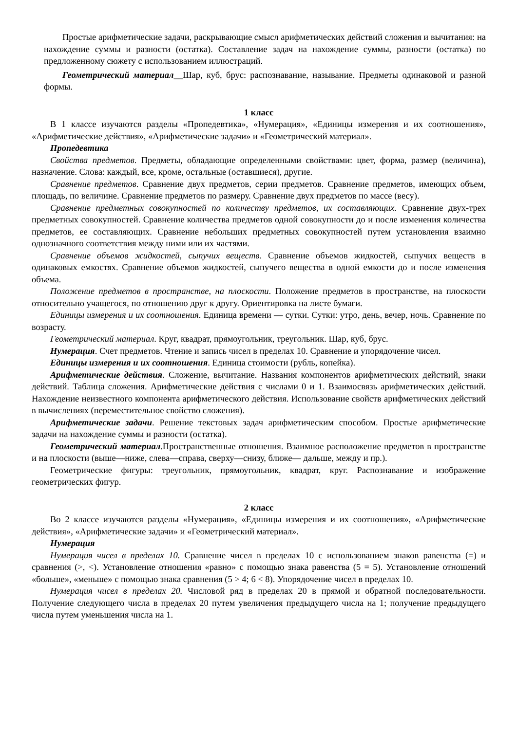Простые арифметические задачи, раскрывающие смысл арифметических действий сложения и вычитания: на нахождение суммы и разности (остатка). Составление задач на нахождение суммы, разности (остатка) по предложенному сюжету с использованием иллюстраций.
Геометрический материал__Шар, куб, брус: распознавание, называние. Предметы одинаковой и разной формы.
1 класс
В 1 классе изучаются разделы «Пропедевтика», «Нумерация», «Единицы измерения и их соотношения», «Арифметические действия», «Арифметические задачи» и «Геометрический материал».
Пропедевтика
Свойства предметов. Предметы, обладающие определенными свойствами: цвет, форма, размер (величина), назначение. Слова: каждый, все, кроме, остальные (оставшиеся), другие.
Сравнение предметов. Сравнение двух предметов, серии предметов. Сравнение предметов, имеющих объем, площадь, по величине. Сравнение предметов по размеру. Сравнение двух предметов по массе (весу).
Сравнение предметных совокупностей по количеству предметов, их составляющих. Сравнение двух-трех предметных совокупностей. Сравнение количества предметов одной совокупности до и после изменения количества предметов, ее составляющих. Сравнение небольших предметных совокупностей путем установления взаимно однозначного соответствия между ними или их частями.
Сравнение объемов жидкостей, сыпучих веществ. Сравнение объемов жидкостей, сыпучих веществ в одинаковых емкостях. Сравнение объемов жидкостей, сыпучего вещества в одной емкости до и после изменения объема.
Положение предметов в пространстве, на плоскости. Положение предметов в пространстве, на плоскости относительно учащегося, по отношению друг к другу. Ориентировка на листе бумаги.
Единицы измерения и их соотношения. Единица времени — сутки. Сутки: утро, день, вечер, ночь. Сравнение по возрасту.
Геометрический материал. Круг, квадрат, прямоугольник, треугольник. Шар, куб, брус.
Нумерация. Счет предметов. Чтение и запись чисел в пределах 10. Сравнение и упорядочение чисел.
Единицы измерения и их соотношения. Единица стоимости (рубль, копейка).
Арифметические действия. Сложение, вычитание. Названия компонентов арифметических действий, знаки действий. Таблица сложения. Арифметические действия с числами 0 и 1. Взаимосвязь арифметических действий. Нахождение неизвестного компонента арифметического действия. Использование свойств арифметических действий в вычислениях (переместительное свойство сложения).
Арифметические задачи. Решение текстовых задач арифметическим способом. Простые арифметические задачи на нахождение суммы и разности (остатка).
Геометрический материал.Пространственные отношения. Взаимное расположение предметов в пространстве и на плоскости (выше—ниже, слева—справа, сверху—снизу, ближе— дальше, между и пр.).
Геометрические фигуры: треугольник, прямоугольник, квадрат, круг. Распознавание и изображение геометрических фигур.
2 класс
Во 2 классе изучаются разделы «Нумерация», «Единицы измерения и их соотношения», «Арифметические действия», «Арифметические задачи» и «Геометрический материал».
Нумерация
Нумерация чисел в пределах 10. Сравнение чисел в пределах 10 с использованием знаков равенства (=) и сравнения (>, <). Установление отношения «равно» с помощью знака равенства (5 = 5). Установление отношений «больше», «меньше» с помощью знака сравнения (5 > 4; 6 < 8). Упорядочение чисел в пределах 10.
Нумерация чисел в пределах 20. Числовой ряд в пределах 20 в прямой и обратной последовательности. Получение следующего числа в пределах 20 путем увеличения предыдущего числа на 1; получение предыдущего числа путем уменьшения числа на 1.